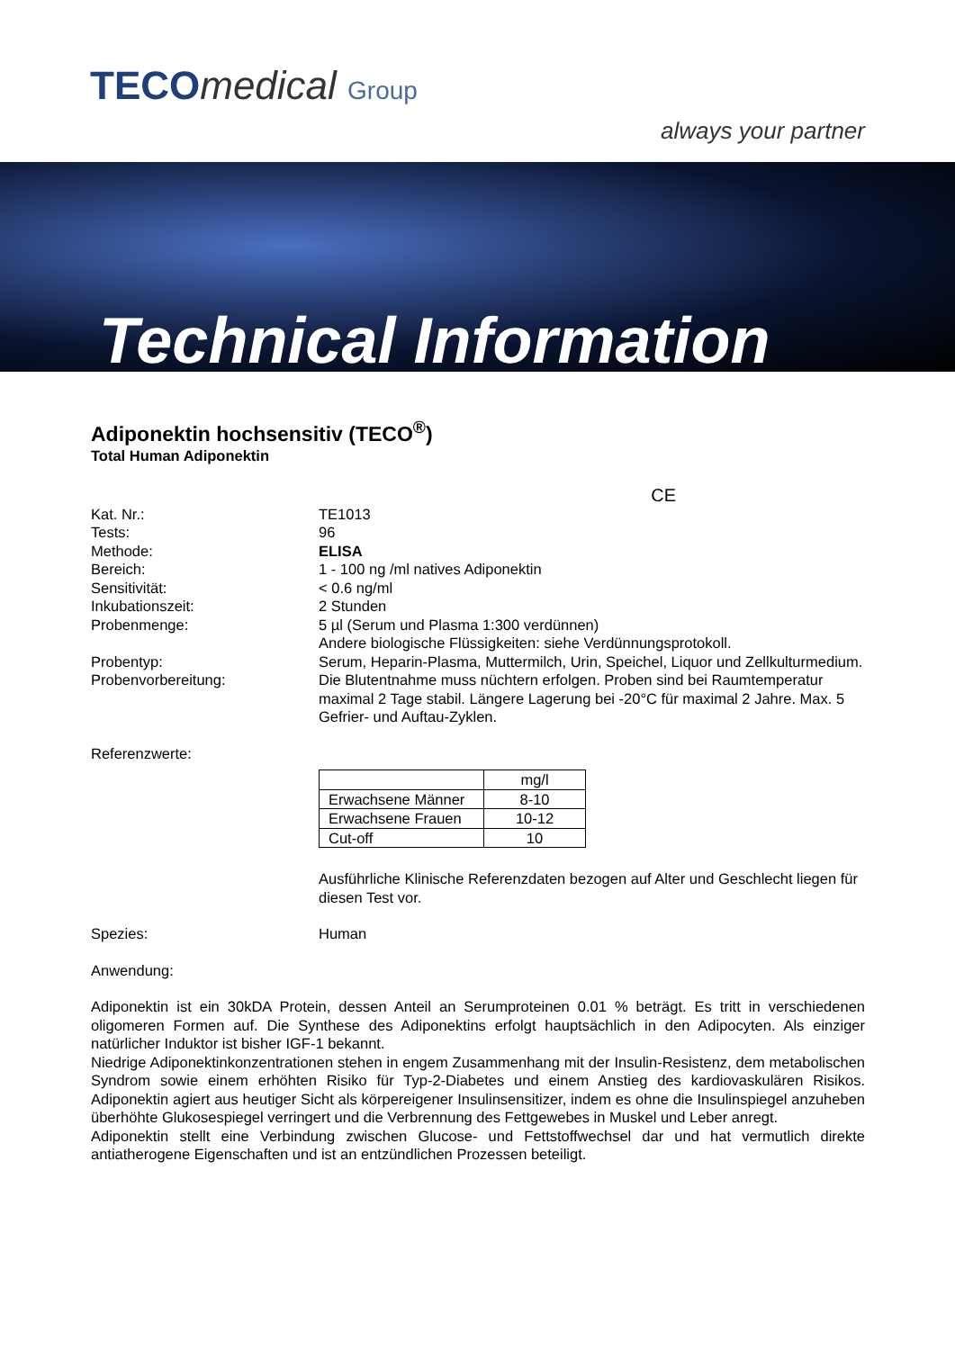TECOmedical Group
always your partner
Technical Information
Adiponektin hochsensitiv (TECO<sup>®</sup>)
Total Human Adiponektin
CE
Kat. Nr.: TE1013
Tests: 96
Methode: ELISA
Bereich: 1 - 100 ng /ml natives Adiponektin
Sensitivität: < 0.6 ng/ml
Inkubationszeit: 2 Stunden
Probenmenge: 5 µl (Serum und Plasma 1:300 verdünnen)
Andere biologische Flüssigkeiten: siehe Verdünnungsprotokoll.
Probentyp: Serum, Heparin-Plasma, Muttermilch, Urin, Speichel, Liquor und Zellkulturmedium.
Probenvorbereitung: Die Blutentnahme muss nüchtern erfolgen. Proben sind bei Raumtemperatur maximal 2 Tage stabil. Längere Lagerung bei -20°C für maximal 2 Jahre. Max. 5 Gefrier- und Auftau-Zyklen.
Referenzwerte:
| | mg/l |
| Erwachsene Männer | 8-10 |
| Erwachsene Frauen | 10-12 |
| Cut-off | 10 |
Ausführliche Klinische Referenzdaten bezogen auf Alter und Geschlecht liegen für diesen Test vor.
Spezies: Human
Anwendung:
Adiponektin ist ein 30kDA Protein, dessen Anteil an Serumproteinen 0.01 % beträgt. Es tritt in verschiedenen oligomeren Formen auf. Die Synthese des Adiponektins erfolgt hauptsächlich in den Adipocyten. Als einziger natürlicher Induktor ist bisher IGF-1 bekannt.
Niedrige Adiponektinkonzentrationen stehen in engem Zusammenhang mit der Insulin-Resistenz, dem metabolischen Syndrom sowie einem erhöhten Risiko für Typ-2-Diabetes und einem Anstieg des kardiovaskulären Risikos. Adiponektin agiert aus heutiger Sicht als körpereigener Insulinsensitizer, indem es ohne die Insulinspiegel anzuheben überhöhte Glukosespiegel verringert und die Verbrennung des Fettgewebes in Muskel und Leber anregt.
Adiponektin stellt eine Verbindung zwischen Glucose- und Fettstoffwechsel dar und hat vermutlich direkte antiatherogene Eigenschaften und ist an entzündlichen Prozessen beteiligt.